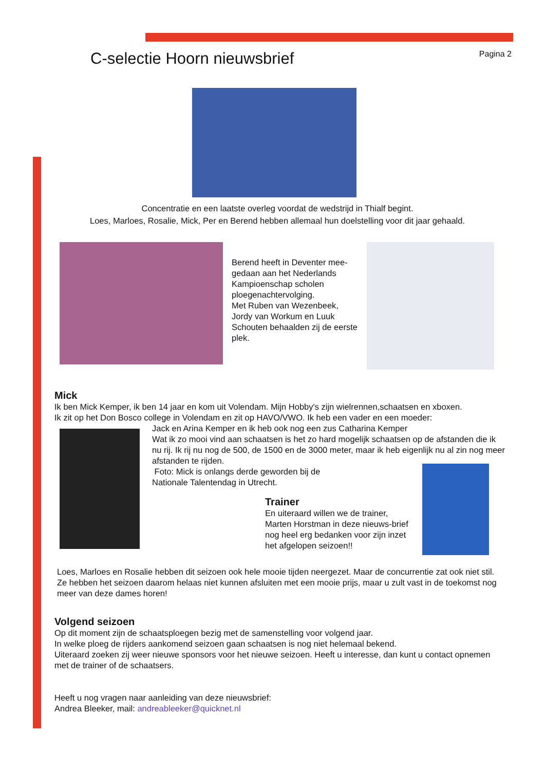C-selectie Hoorn nieuwsbrief
Pagina 2
Concentratie en een laatste overleg voordat de wedstrijd in Thialf begint.
Loes, Marloes, Rosalie, Mick, Per en Berend hebben allemaal hun doelstelling voor dit jaar gehaald.
Berend heeft in Deventer mee-gedaan aan het Nederlands Kampioenschap scholen ploegenachtervolging.
Met Ruben van Wezenbeek, Jordy van Workum en Luuk Schouten behaalden zij de eerste plek.
Mick
Ik ben Mick Kemper, ik ben 14 jaar en kom uit Volendam. Mijn Hobby's zijn wielrennen,schaatsen en xboxen.
Ik zit op het Don Bosco college in Volendam en zit op HAVO/VWO. Ik heb een vader en een moeder:
Jack en Arina Kemper en ik heb ook nog een zus Catharina Kemper
Wat ik zo mooi vind aan schaatsen is het zo hard mogelijk schaatsen op de afstanden die ik nu rij. Ik rij nu nog de 500, de 1500 en de 3000 meter, maar ik heb eigenlijk nu al zin nog meer afstanden te rijden.
Foto: Mick is onlangs derde geworden bij de
Nationale Talentendag in Utrecht.
Trainer
En uiteraard willen we de trainer, Marten Horstman in deze nieuws-brief nog heel erg bedanken voor zijn inzet het afgelopen seizoen!!
Loes, Marloes en Rosalie hebben dit seizoen ook hele mooie tijden neergezet. Maar de concurrentie zat ook niet stil. Ze hebben het seizoen daarom helaas niet kunnen afsluiten met een mooie prijs, maar u zult vast in de toekomst nog meer van deze dames horen!
Volgend seizoen
Op dit moment zijn de schaatsploegen bezig met de samenstelling voor volgend jaar.
In welke ploeg de rijders aankomend seizoen gaan schaatsen is nog niet helemaal bekend.
Uiteraard zoeken zij weer nieuwe sponsors voor het nieuwe seizoen. Heeft u interesse, dan kunt u contact opnemen met de trainer of de schaatsers.
Heeft u nog vragen naar aanleiding van deze nieuwsbrief:
Andrea Bleeker, mail: andreableeker@quicknet.nl